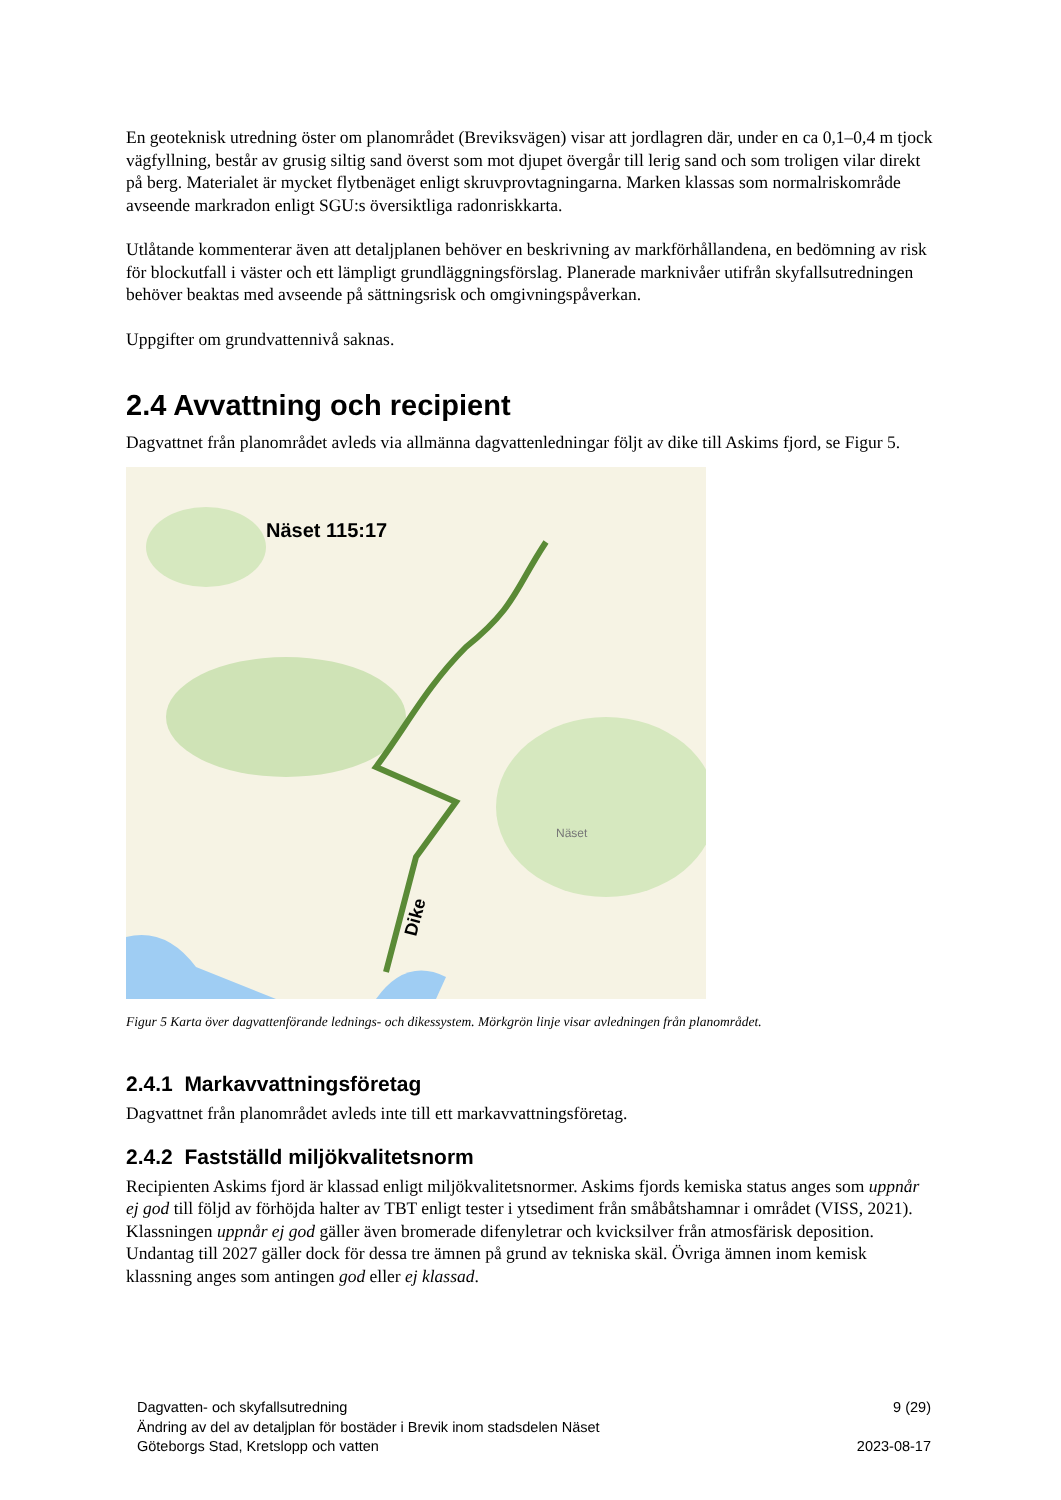En geoteknisk utredning öster om planområdet (Breviksvägen) visar att jordlagren där, under en ca 0,1–0,4 m tjock vägfyllning, består av grusig siltig sand överst som mot djupet övergår till lerig sand och som troligen vilar direkt på berg. Materialet är mycket flytbenäget enligt skruvprovtagningarna. Marken klassas som normalriskområde avseende markradon enligt SGU:s översiktliga radonriskkarta.
Utlåtande kommenterar även att detaljplanen behöver en beskrivning av markförhållandena, en bedömning av risk för blockutfall i väster och ett lämpligt grundläggningsförslag. Planerade marknivåer utifrån skyfallsutredningen behöver beaktas med avseende på sättningsrisk och omgivningspåverkan.
Uppgifter om grundvattennivå saknas.
2.4 Avvattning och recipient
Dagvattnet från planområdet avleds via allmänna dagvattenledningar följt av dike till Askims fjord, se Figur 5.
Näset 115:17
Näset
Dike
Figur 5 Karta över dagvattenförande lednings- och dikessystem. Mörkgrön linje visar avledningen från planområdet.
2.4.1 Markavvattningsföretag
Dagvattnet från planområdet avleds inte till ett markavvattningsföretag.
2.4.2 Fastställd miljökvalitetsnorm
Recipienten Askims fjord är klassad enligt miljökvalitetsnormer. Askims fjords kemiska status anges som uppnår ej god till följd av förhöjda halter av TBT enligt tester i ytsediment från småbåtshamnar i området (VISS, 2021). Klassningen uppnår ej god gäller även bromerade difenyletrar och kvicksilver från atmosfärisk deposition. Undantag till 2027 gäller dock för dessa tre ämnen på grund av tekniska skäl. Övriga ämnen inom kemisk klassning anges som antingen god eller ej klassad.
Dagvatten- och skyfallsutredning 9 (29)
Ändring av del av detaljplan för bostäder i Brevik inom stadsdelen Näset
Göteborgs Stad, Kretslopp och vatten 2023-08-17